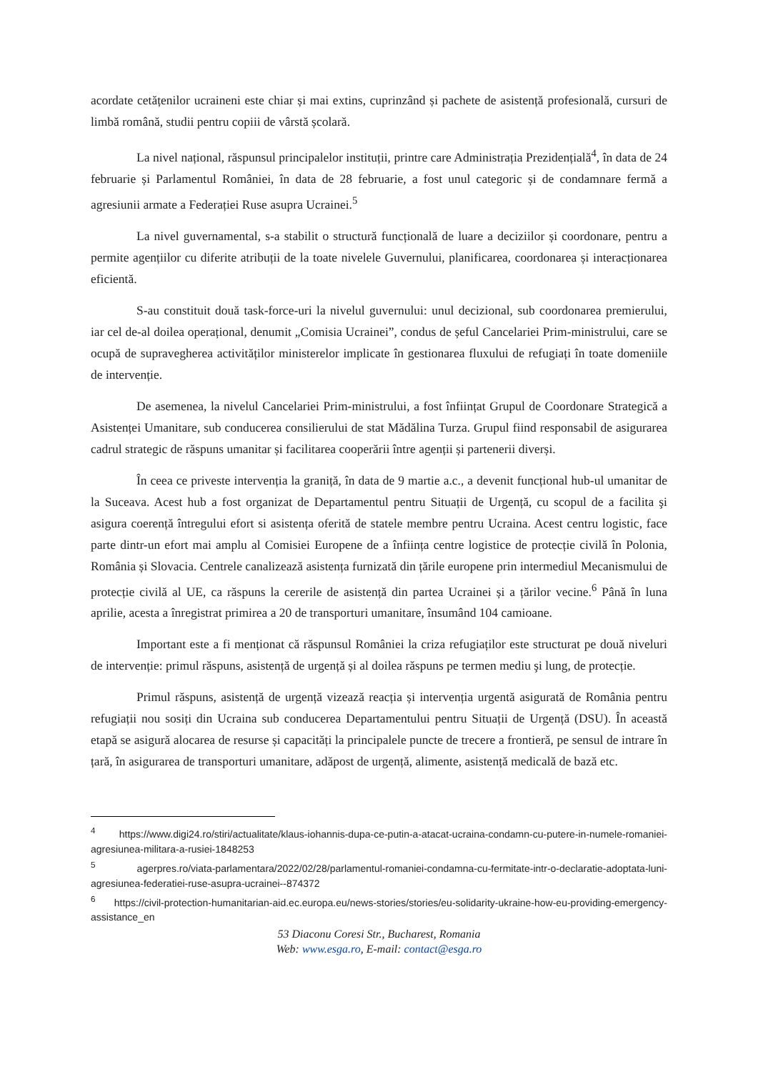acordate cetățenilor ucraineni este chiar și mai extins, cuprinzând și pachete de asistență profesională, cursuri de limbă română, studii pentru copiii de vârstă școlară.
La nivel național, răspunsul principalelor instituții, printre care Administrația Prezidențială<sup>4</sup>, în data de 24 februarie și Parlamentul României, în data de 28 februarie, a fost unul categoric și de condamnare fermă a agresiunii armate a Federației Ruse asupra Ucrainei.<sup>5</sup>
La nivel guvernamental, s-a stabilit o structură funcțională de luare a deciziilor și coordonare, pentru a permite agențiilor cu diferite atribuții de la toate nivelele Guvernului, planificarea, coordonarea și interacționarea eficientă.
S-au constituit două task-force-uri la nivelul guvernului: unul decizional, sub coordonarea premierului, iar cel de-al doilea operațional, denumit „Comisia Ucrainei”, condus de șeful Cancelariei Prim-ministrului, care se ocupă de supravegherea activităților ministerelor implicate în gestionarea fluxului de refugiați în toate domeniile de intervenție.
De asemenea, la nivelul Cancelariei Prim-ministrului, a fost înființat Grupul de Coordonare Strategică a Asistenței Umanitare, sub conducerea consilierului de stat Mădălina Turza. Grupul fiind responsabil de asigurarea cadrul strategic de răspuns umanitar și facilitarea cooperării între agenții și partenerii diverși.
În ceea ce priveste intervenția la graniță, în data de 9 martie a.c., a devenit funcțional hub-ul umanitar de la Suceava. Acest hub a fost organizat de Departamentul pentru Situații de Urgență, cu scopul de a facilita şi asigura coerență întregului efort si asistența oferită de statele membre pentru Ucraina. Acest centru logistic, face parte dintr-un efort mai amplu al Comisiei Europene de a înființa centre logistice de protecție civilă în Polonia, România și Slovacia. Centrele canalizează asistența furnizată din țările europene prin intermediul Mecanismului de protecție civilă al UE, ca răspuns la cererile de asistență din partea Ucrainei și a țărilor vecine.<sup>6</sup> Până în luna aprilie, acesta a înregistrat primirea a 20 de transporturi umanitare, însumând 104 camioane.
Important este a fi menționat că răspunsul României la criza refugiaților este structurat pe două niveluri de intervenție: primul răspuns, asistență de urgență și al doilea răspuns pe termen mediu şi lung, de protecție.
Primul răspuns, asistență de urgență vizează reacția și intervenția urgentă asigurată de România pentru refugiații nou sosiți din Ucraina sub conducerea Departamentului pentru Situații de Urgență (DSU). În această etapă se asigură alocarea de resurse și capacități la principalele puncte de trecere a frontieră, pe sensul de intrare în țară, în asigurarea de transporturi umanitare, adăpost de urgență, alimente, asistență medicală de bază etc.
<sup>4</sup> https://www.digi24.ro/stiri/actualitate/klaus-iohannis-dupa-ce-putin-a-atacat-ucraina-condamn-cu-putere-in-numele-romaniei-agresiunea-militara-a-rusiei-1848253
<sup>5</sup> agerpres.ro/viata-parlamentara/2022/02/28/parlamentul-romaniei-condamna-cu-fermitate-intr-o-declaratie-adoptata-luni-agresiunea-federatiei-ruse-asupra-ucrainei--874372
<sup>6</sup> https://civil-protection-humanitarian-aid.ec.europa.eu/news-stories/stories/eu-solidarity-ukraine-how-eu-providing-emergency-assistance_en
53 Diaconu Coresi Str., Bucharest, Romania
Web: www.esga.ro, E-mail: contact@esga.ro